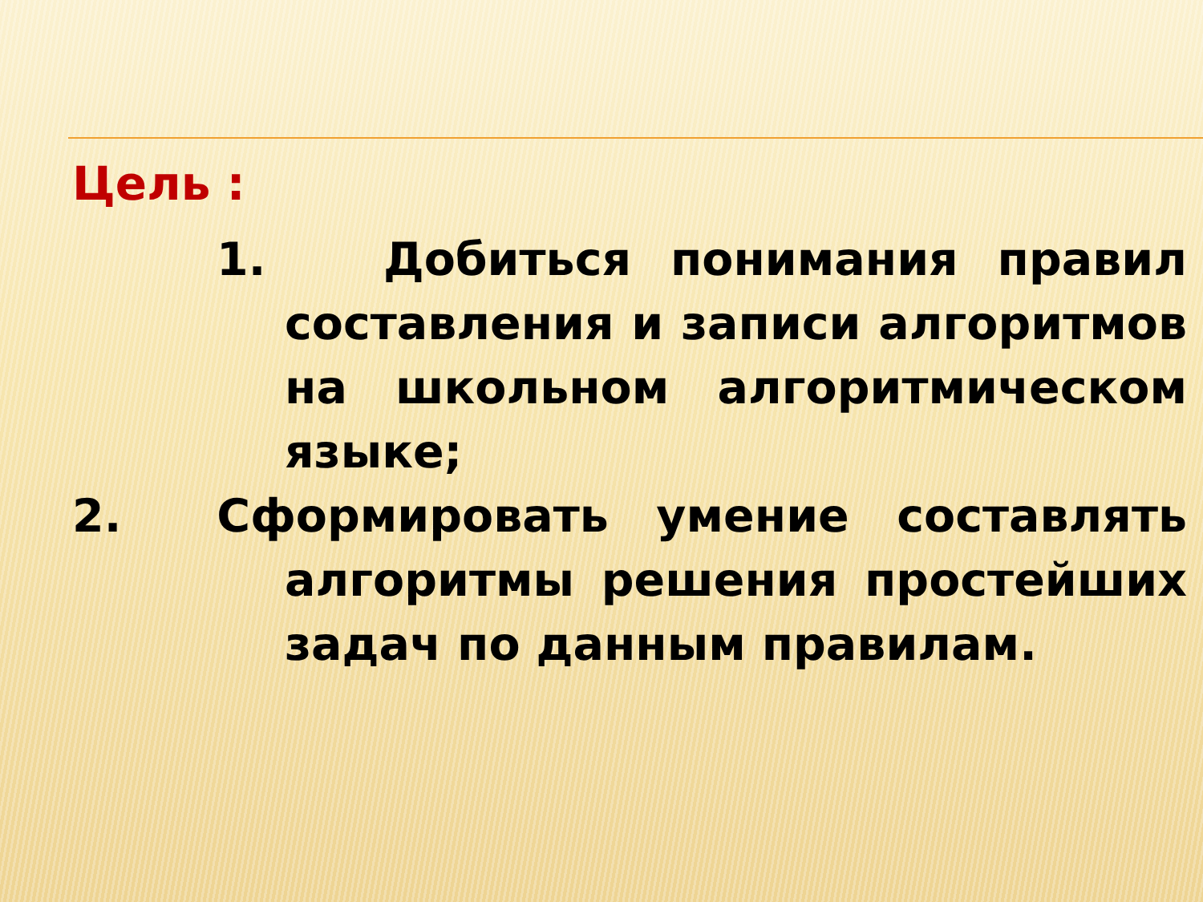Цель :
1. Добиться понимания правил составления и записи алгоритмов на школьном алгоритмическом языке;
2. Сформировать умение составлять алгоритмы решения простейших задач по данным правилам.